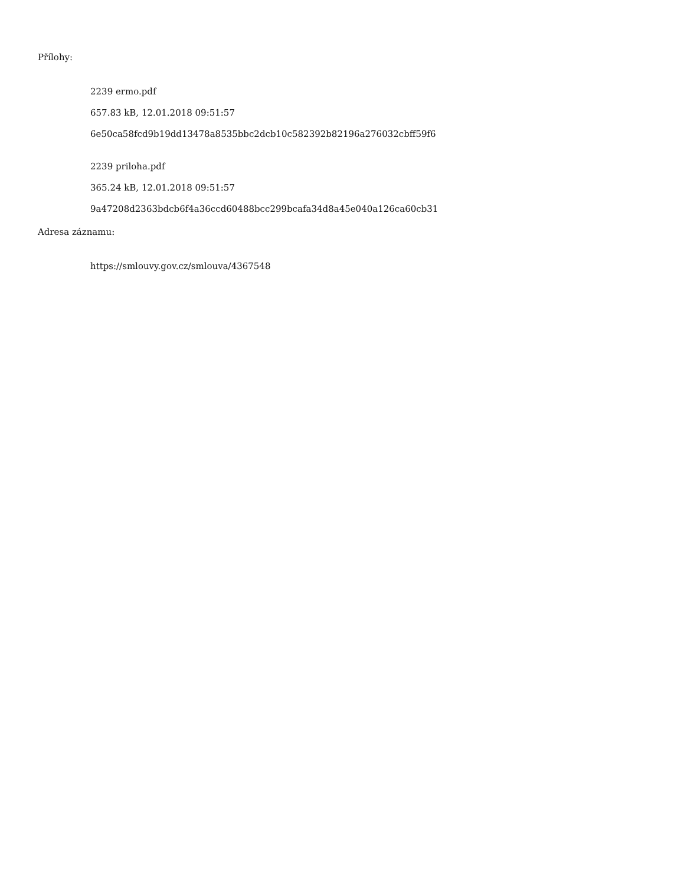Přílohy:
2239 ermo.pdf
657.83 kB, 12.01.2018 09:51:57
6e50ca58fcd9b19dd13478a8535bbc2dcb10c582392b82196a276032cbff59f6
2239 priloha.pdf
365.24 kB, 12.01.2018 09:51:57
9a47208d2363bdcb6f4a36ccd60488bcc299bcafa34d8a45e040a126ca60cb31
Adresa záznamu:
https://smlouvy.gov.cz/smlouva/4367548